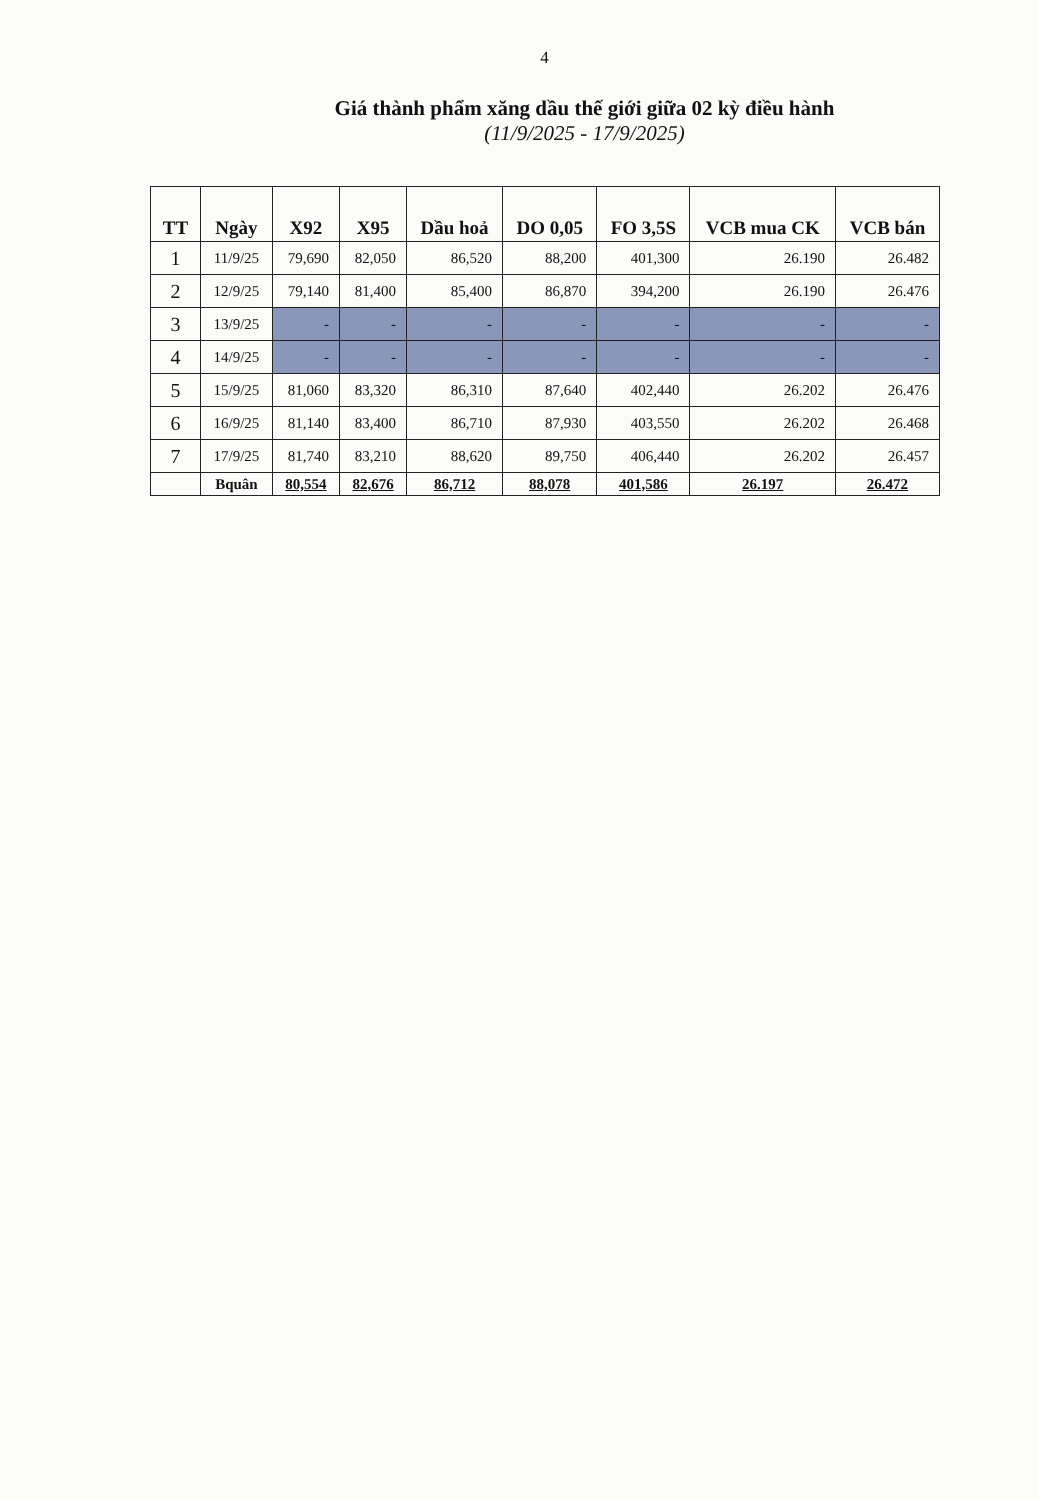4
Giá thành phẩm xăng dầu thế giới giữa 02 kỳ điều hành
(11/9/2025 - 17/9/2025)
| TT | Ngày | X92 | X95 | Dầu hoả | DO 0,05 | FO 3,5S | VCB mua CK | VCB bán |
| --- | --- | --- | --- | --- | --- | --- | --- | --- |
| 1 | 11/9/25 | 79,690 | 82,050 | 86,520 | 88,200 | 401,300 | 26.190 | 26.482 |
| 2 | 12/9/25 | 79,140 | 81,400 | 85,400 | 86,870 | 394,200 | 26.190 | 26.476 |
| 3 | 13/9/25 | - | - | - | - | - | - | - |
| 4 | 14/9/25 | - | - | - | - | - | - | - |
| 5 | 15/9/25 | 81,060 | 83,320 | 86,310 | 87,640 | 402,440 | 26.202 | 26.476 |
| 6 | 16/9/25 | 81,140 | 83,400 | 86,710 | 87,930 | 403,550 | 26.202 | 26.468 |
| 7 | 17/9/25 | 81,740 | 83,210 | 88,620 | 89,750 | 406,440 | 26.202 | 26.457 |
| | Bquân | 80,554 | 82,676 | 86,712 | 88,078 | 401,586 | 26.197 | 26.472 |